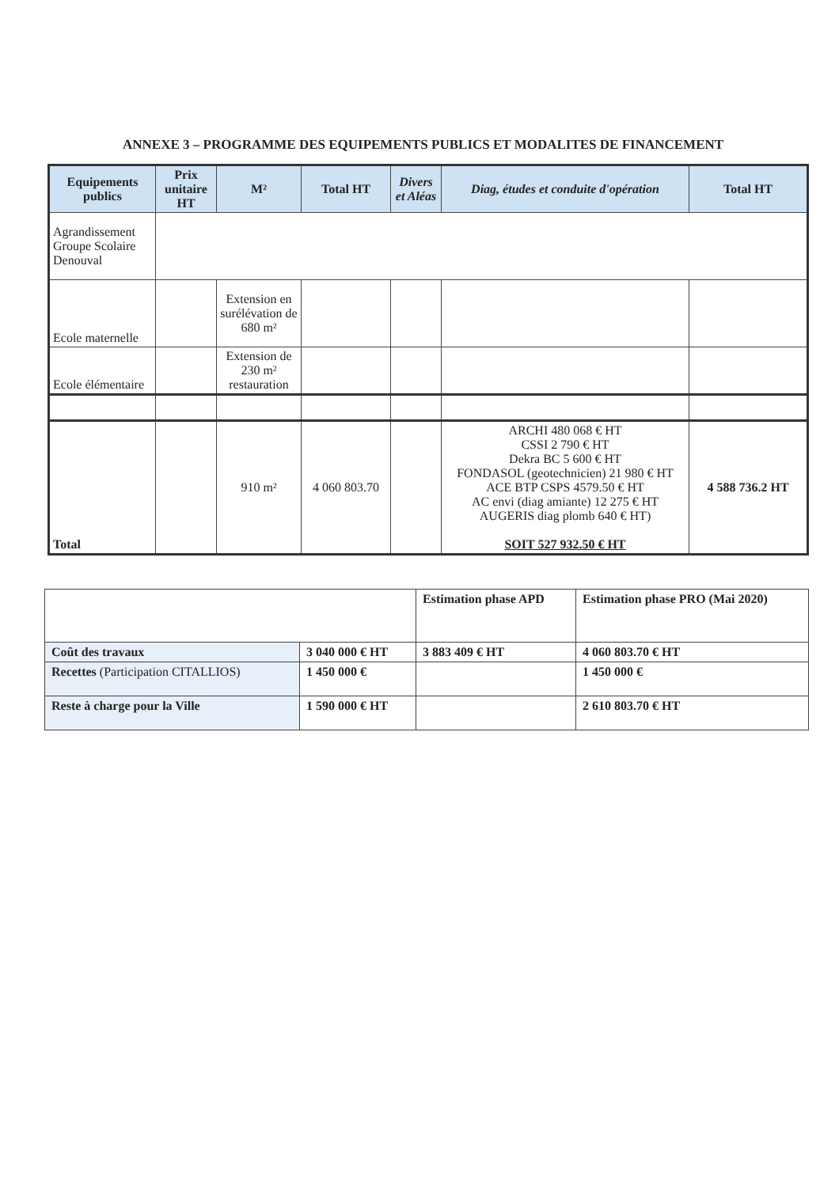ANNEXE 3 – PROGRAMME DES EQUIPEMENTS PUBLICS ET MODALITES DE FINANCEMENT
| Equipements publics | Prix unitaire HT | M² | Total HT | Divers et Aléas | Diag, études et conduite d'opération | Total HT |
| --- | --- | --- | --- | --- | --- | --- |
| Agrandissement Groupe Scolaire Denouval | | | | | | |
| Ecole maternelle | | Extension en surélévation de 680 m² | | | | |
| Ecole élémentaire | | Extension de 230 m² restauration | | | | |
| Total | | 910 m² | 4 060 803.70 | | ARCHI 480 068 € HT CSSI 2 790 € HT Dekra BC 5 600 € HT FONDASOL (geotechnicien) 21 980 € HT ACE BTP CSPS 4579.50 € HT AC envi (diag amiante) 12 275 € HT AUGERIS diag plomb 640 € HT) SOIT 527 932.50 € HT | 4 588 736.2 HT |
| | | Estimation phase APD | Estimation phase PRO (Mai 2020) |
| Coût des travaux | 3 040 000 € HT | 3 883 409 € HT | 4 060 803.70 € HT |
| Recettes (Participation CITALLIOS) | 1 450 000 € | | 1 450 000 € |
| Reste à charge pour la Ville | 1 590 000 € HT | | 2 610 803.70 € HT |